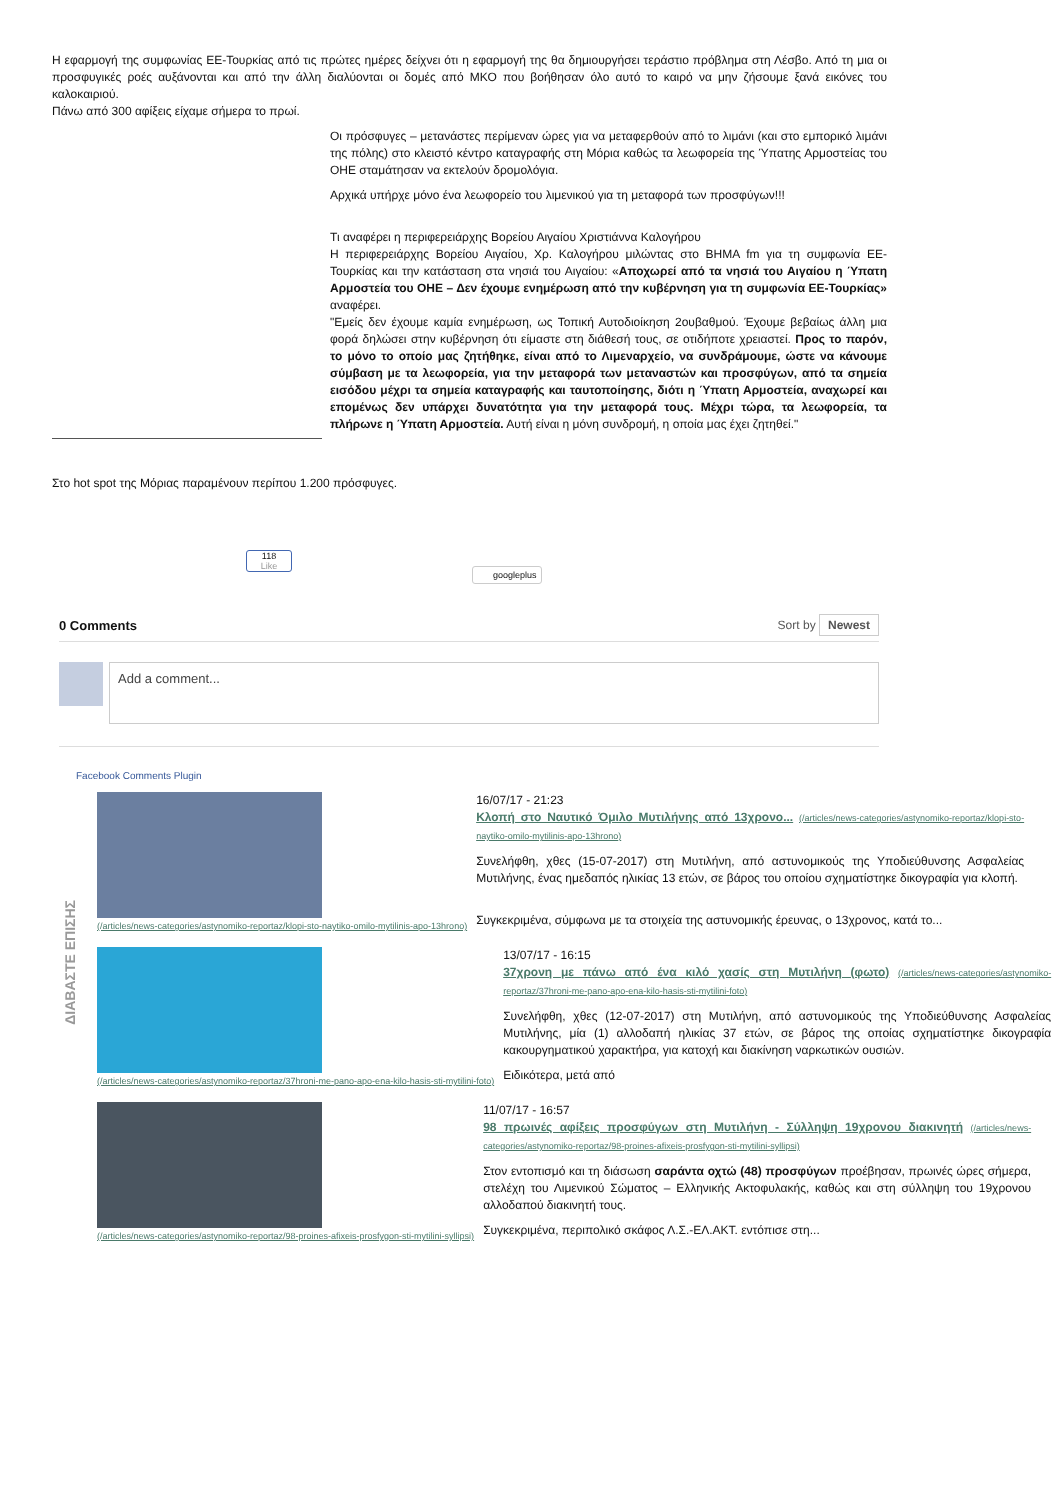Η εφαρμογή της συμφωνίας ΕΕ-Τουρκίας από τις πρώτες ημέρες δείχνει ότι η εφαρμογή της θα δημιουργήσει τεράστιο πρόβλημα στη Λέσβο. Από τη μια οι προσφυγικές ροές αυξάνονται και από την άλλη διαλύονται οι δομές από ΜΚΟ που βοήθησαν όλο αυτό το καιρό να μην ζήσουμε ξανά εικόνες του καλοκαιριού.
Πάνω από 300 αφίξεις είχαμε σήμερα το πρωί.
Οι πρόσφυγες – μετανάστες περίμεναν ώρες για να μεταφερθούν από το λιμάνι (και στο εμπορικό λιμάνι της πόλης) στο κλειστό κέντρο καταγραφής στη Μόρια καθώς τα λεωφορεία της Ύπατης Αρμοστείας του ΟΗΕ σταμάτησαν να εκτελούν δρομολόγια.
Αρχικά υπήρχε μόνο ένα λεωφορείο του λιμενικού για τη μεταφορά των προσφύγων!!!
Τι αναφέρει η περιφερειάρχης Βορείου Αιγαίου Χριστιάννα Καλογήρου
Η περιφερειάρχης Βορείου Αιγαίου, Χρ. Καλογήρου μιλώντας στο ΒΗΜΑ fm για τη συμφωνία ΕΕ-Τουρκίας και την κατάσταση στα νησιά του Αιγαίου: «Αποχωρεί από τα νησιά του Αιγαίου η Ύπατη Αρμοστεία του ΟΗΕ – Δεν έχουμε ενημέρωση από την κυβέρνηση για τη συμφωνία ΕΕ-Τουρκίας» αναφέρει.
"Εμείς δεν έχουμε καμία ενημέρωση, ως Τοπική Αυτοδιοίκηση 2ουβαθμού. Έχουμε βεβαίως άλλη μια φορά δηλώσει στην κυβέρνηση ότι είμαστε στη διάθεσή τους, σε οτιδήποτε χρειαστεί. Προς το παρόν, το μόνο το οποίο μας ζητήθηκε, είναι από το Λιμεναρχείο, να συνδράμουμε, ώστε να κάνουμε σύμβαση με τα λεωφορεία, για την μεταφορά των μεταναστών και προσφύγων, από τα σημεία εισόδου μέχρι τα σημεία καταγραφής και ταυτοποίησης, διότι η Ύπατη Αρμοστεία, αναχωρεί και επομένως δεν υπάρχει δυνατότητα για την μεταφορά τους. Μέχρι τώρα, τα λεωφορεία, τα πλήρωνε η Ύπατη Αρμοστεία. Αυτή είναι η μόνη συνδρομή, η οποία μας έχει ζητηθεί."
Στο hot spot της Μόριας παραμένουν περίπου 1.200 πρόσφυγες.
118
Like
googleplus
0 Comments Sort by Newest
Add a comment...
Facebook Comments Plugin
ΔΙΑΒΑΣΤΕ ΕΠΙΣΗΣ
(/articles/news-categories/astynomiko-reportaz/klopi-sto-naytiko-omilo-mytilinis-apo-13hrono)
16/07/17 - 21:23
Κλοπή στο Ναυτικό Όμιλο Μυτιλήνης από 13χρονο... (/articles/news-categories/astynomiko-reportaz/klopi-sto-naytiko-omilo-mytilinis-apo-13hrono)
Συνελήφθη, χθες (15-07-2017) στη Μυτιλήνη, από αστυνομικούς της Υποδιεύθυνσης Ασφαλείας Μυτιλήνης, ένας ημεδαπός ηλικίας 13 ετών, σε βάρος του οποίου σχηματίστηκε δικογραφία για κλοπή.
Συγκεκριμένα, σύμφωνα με τα στοιχεία της αστυνομικής έρευνας, ο 13χρονος, κατά το...
(/articles/news-categories/astynomiko-reportaz/37hroni-me-pano-apo-ena-kilo-hasis-sti-mytilini-foto)
13/07/17 - 16:15
37χρονη με πάνω από ένα κιλό χασίς στη Μυτιλήνη (φωτο) (/articles/news-categories/astynomiko-reportaz/37hroni-me-pano-apo-ena-kilo-hasis-sti-mytilini-foto)
Συνελήφθη, χθες (12-07-2017) στη Μυτιλήνη, από αστυνομικούς της Υποδιεύθυνσης Ασφαλείας Μυτιλήνης, μία (1) αλλοδαπή ηλικίας 37 ετών, σε βάρος της οποίας σχηματίστηκε δικογραφία κακουργηματικού χαρακτήρα, για κατοχή και διακίνηση ναρκωτικών ουσιών.
Ειδικότερα, μετά από
(/articles/news-categories/astynomiko-reportaz/98-proines-afixeis-prosfygon-sti-mytilini-syllipsi)
11/07/17 - 16:57
98 πρωινές αφίξεις προσφύγων στη Μυτιλήνη - Σύλληψη 19χρονου διακινητή (/articles/news-categories/astynomiko-reportaz/98-proines-afixeis-prosfygon-sti-mytilini-syllipsi)
Στον εντοπισμό και τη διάσωση σαράντα οχτώ (48) προσφύγων προέβησαν, πρωινές ώρες σήμερα, στελέχη του Λιμενικού Σώματος – Ελληνικής Ακτοφυλακής, καθώς και στη σύλληψη του 19χρονου αλλοδαπού διακινητή τους.
Συγκεκριμένα, περιπολικό σκάφος Λ.Σ.-ΕΛ.ΑΚΤ. εντόπισε στη...